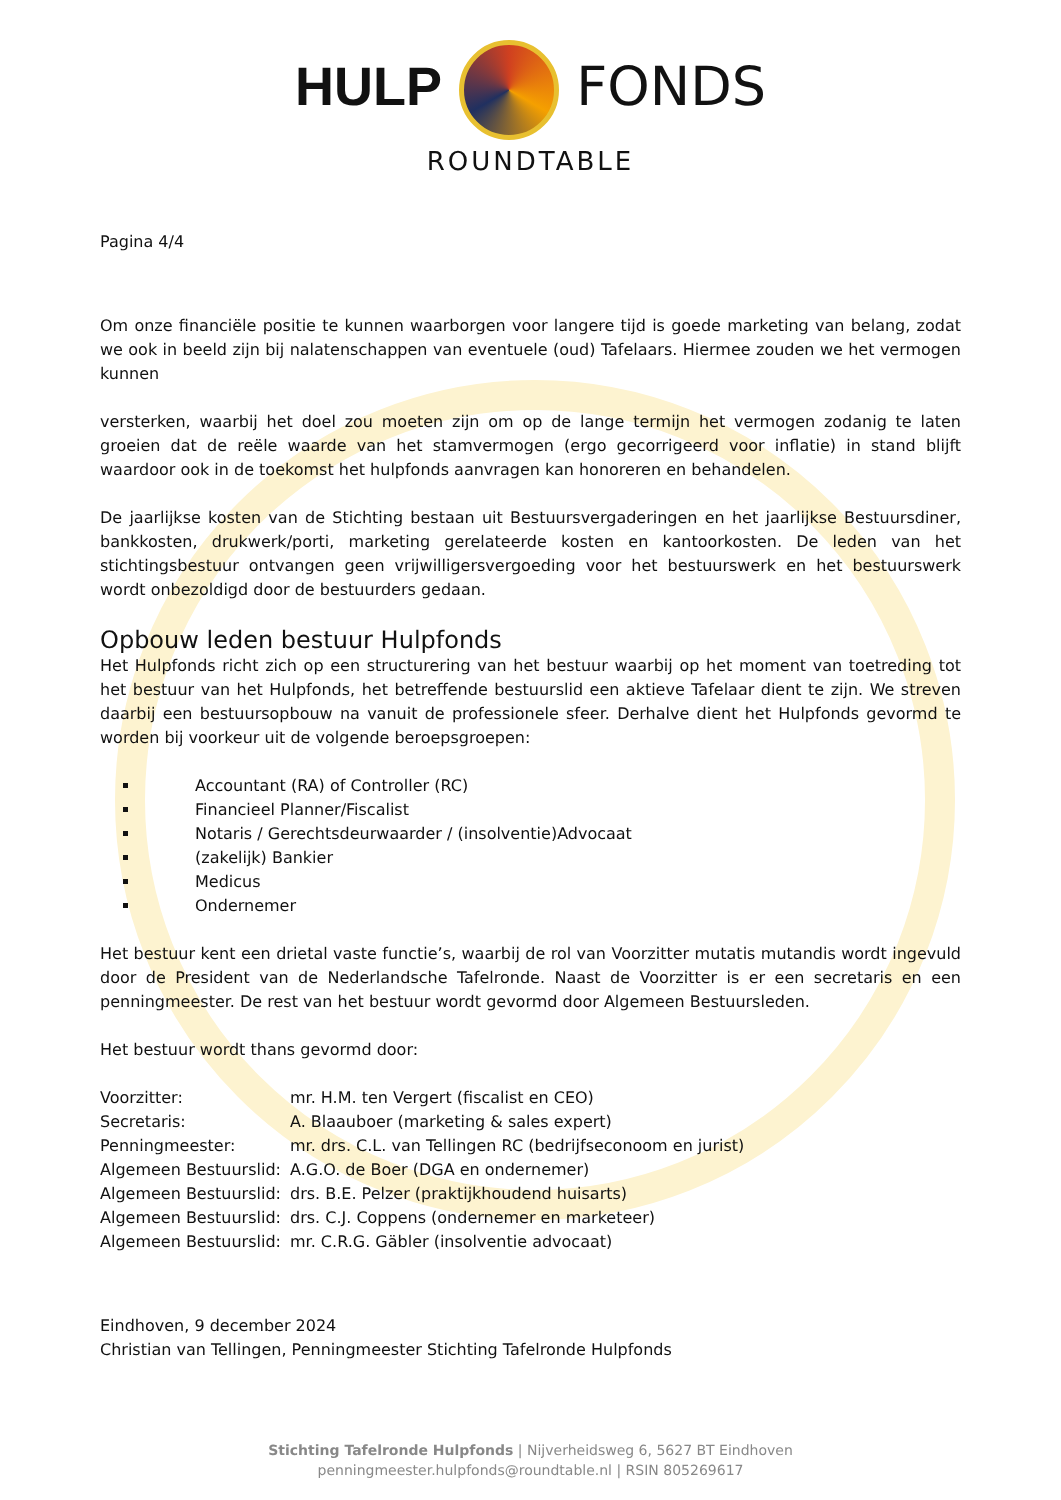HULP FONDS
ROUNDTABLE
Pagina 4/4
Om onze financiële positie te kunnen waarborgen voor langere tijd is goede marketing van belang, zodat we ook in beeld zijn bij nalatenschappen van eventuele (oud) Tafelaars. Hiermee zouden we het vermogen kunnen
versterken, waarbij het doel zou moeten zijn om op de lange termijn het vermogen zodanig te laten groeien dat de reële waarde van het stamvermogen (ergo gecorrigeerd voor inflatie) in stand blijft waardoor ook in de toekomst het hulpfonds aanvragen kan honoreren en behandelen.
De jaarlijkse kosten van de Stichting bestaan uit Bestuursvergaderingen en het jaarlijkse Bestuursdiner, bankkosten, drukwerk/porti, marketing gerelateerde kosten en kantoorkosten. De leden van het stichtingsbestuur ontvangen geen vrijwilligersvergoeding voor het bestuurswerk en het bestuurswerk wordt onbezoldigd door de bestuurders gedaan.
Opbouw leden bestuur Hulpfonds
Het Hulpfonds richt zich op een structurering van het bestuur waarbij op het moment van toetreding tot het bestuur van het Hulpfonds, het betreffende bestuurslid een aktieve Tafelaar dient te zijn. We streven daarbij een bestuursopbouw na vanuit de professionele sfeer. Derhalve dient het Hulpfonds gevormd te worden bij voorkeur uit de volgende beroepsgroepen:
Accountant (RA) of Controller (RC)
Financieel Planner/Fiscalist
Notaris / Gerechtsdeurwaarder / (insolventie)Advocaat
(zakelijk) Bankier
Medicus
Ondernemer
Het bestuur kent een drietal vaste functie’s, waarbij de rol van Voorzitter mutatis mutandis wordt ingevuld door de President van de Nederlandsche Tafelronde. Naast de Voorzitter is er een secretaris en een penningmeester. De rest van het bestuur wordt gevormd door Algemeen Bestuursleden.
Het bestuur wordt thans gevormd door:
| Voorzitter: | mr. H.M. ten Vergert (fiscalist en CEO) |
| Secretaris: | A. Blaauboer (marketing & sales expert) |
| Penningmeester: | mr. drs. C.L. van Tellingen RC (bedrijfseconoom en jurist) |
| Algemeen Bestuurslid: | A.G.O. de Boer (DGA en ondernemer) |
| Algemeen Bestuurslid: | drs. B.E. Pelzer (praktijkhoudend huisarts) |
| Algemeen Bestuurslid: | drs. C.J. Coppens (ondernemer en marketeer) |
| Algemeen Bestuurslid: | mr. C.R.G. Gäbler (insolventie advocaat) |
Eindhoven, 9 december 2024
Christian van Tellingen, Penningmeester Stichting Tafelronde Hulpfonds
Stichting Tafelronde Hulpfonds | Nijverheidsweg 6, 5627 BT Eindhoven
penningmeester.hulpfonds@roundtable.nl | RSIN 805269617